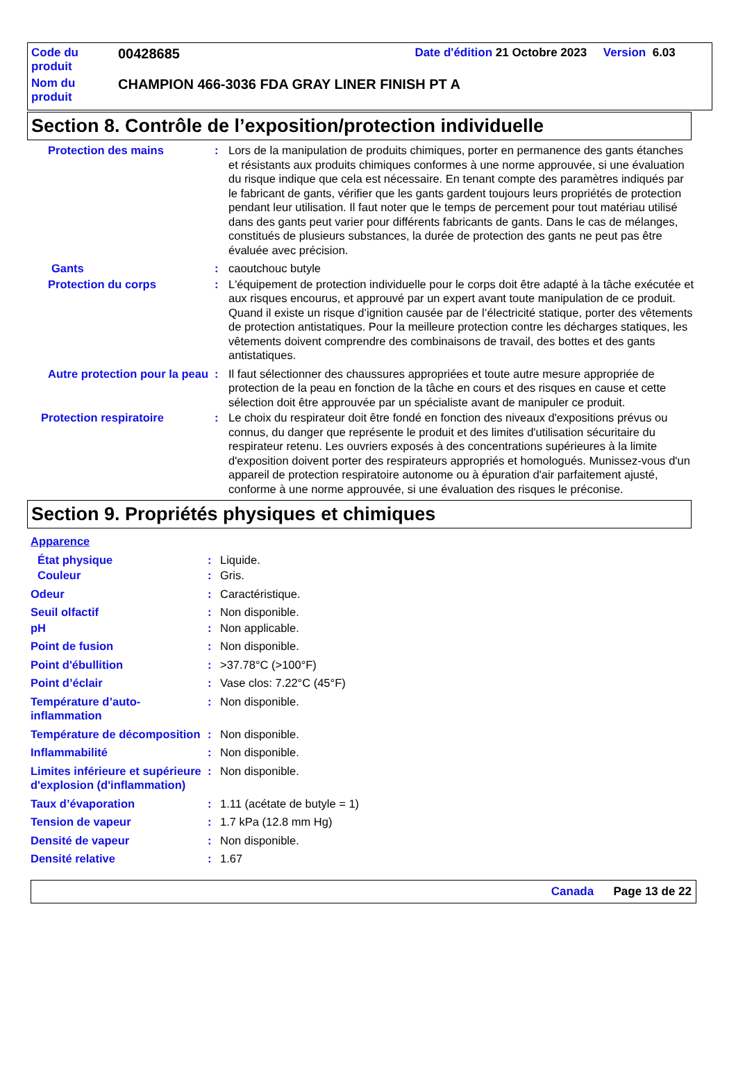| Code du produit | 00428685 | Date d'édition 21 Octobre 2023 Version 6.03 |
| Nom du produit | CHAMPION 466-3036 FDA GRAY LINER FINISH PT A | |
Section 8. Contrôle de l’exposition/protection individuelle
Protection des mains : Lors de la manipulation de produits chimiques, porter en permanence des gants étanches et résistants aux produits chimiques conformes à une norme approuvée, si une évaluation du risque indique que cela est nécessaire. En tenant compte des paramètres indiqués par le fabricant de gants, vérifier que les gants gardent toujours leurs propriétés de protection pendant leur utilisation. Il faut noter que le temps de percement pour tout matériau utilisé dans des gants peut varier pour différents fabricants de gants. Dans le cas de mélanges, constitués de plusieurs substances, la durée de protection des gants ne peut pas être évaluée avec précision.
Gants : caoutchouc butyle
Protection du corps : L'équipement de protection individuelle pour le corps doit être adapté à la tâche exécutée et aux risques encourus, et approuvé par un expert avant toute manipulation de ce produit. Quand il existe un risque d’ignition causée par de l’électricité statique, porter des vêtements de protection antistatiques. Pour la meilleure protection contre les décharges statiques, les vêtements doivent comprendre des combinaisons de travail, des bottes et des gants antistatiques.
Autre protection pour la peau
: Il faut sélectionner des chaussures appropriées et toute autre mesure appropriée de protection de la peau en fonction de la tâche en cours et des risques en cause et cette sélection doit être approuvée par un spécialiste avant de manipuler ce produit.
Protection respiratoire : Le choix du respirateur doit être fondé en fonction des niveaux d'expositions prévus ou connus, du danger que représente le produit et des limites d'utilisation sécuritaire du respirateur retenu. Les ouvriers exposés à des concentrations supérieures à la limite d'exposition doivent porter des respirateurs appropriés et homologués. Munissez-vous d'un appareil de protection respiratoire autonome ou à épuration d'air parfaitement ajusté, conforme à une norme approuvée, si une évaluation des risques le préconise.
Section 9. Propriétés physiques et chimiques
Apparence
État physique : Liquide.
Couleur : Gris.
Odeur : Caractéristique.
Seuil olfactif : Non disponible.
pH : Non applicable.
Point de fusion : Non disponible.
Point d'ébullition : >37.78°C (>100°F)
Point d’éclair : Vase clos: 7.22°C (45°F)
Température d’auto-inflammation
: Non disponible.
Température de décomposition
: Non disponible.
Inflammabilité : Non disponible.
Limites inférieure et supérieure d'explosion (d'inflammation)
: Non disponible.
Taux d’évaporation : 1.11 (acétate de butyle = 1)
Tension de vapeur : 1.7 kPa (12.8 mm Hg)
Densité de vapeur : Non disponible.
Densité relative : 1.67
Canada Page 13 de 22